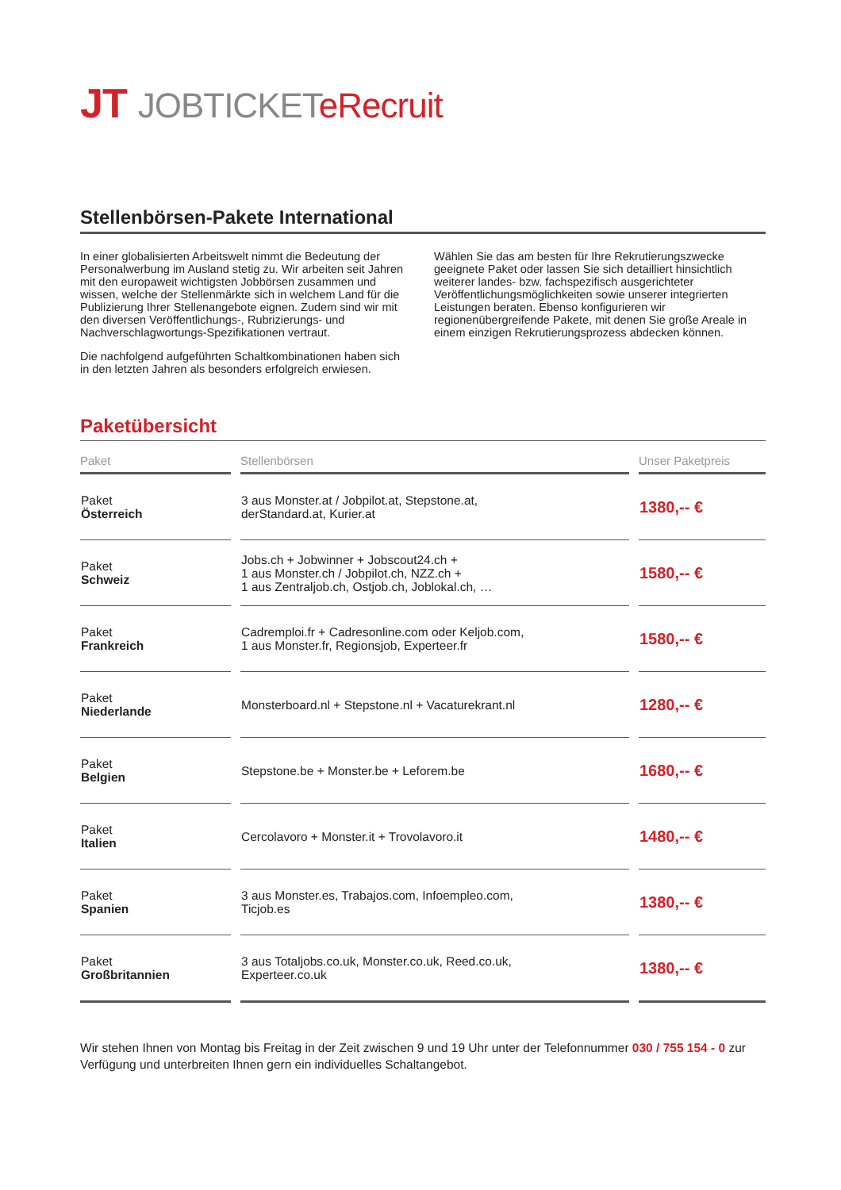JT JOBTICKETeRecruit
Stellenbörsen-Pakete International
In einer globalisierten Arbeitswelt nimmt die Bedeutung der Personalwerbung im Ausland stetig zu. Wir arbeiten seit Jahren mit den europaweit wichtigsten Jobbörsen zusammen und wissen, welche der Stellenmärkte sich in welchem Land für die Publizierung Ihrer Stellenangebote eignen. Zudem sind wir mit den diversen Veröffentlichungs-, Rubrizierungs- und Nachverschlagwortungs-Spezifikationen vertraut.
Die nachfolgend aufgeführten Schaltkombinationen haben sich in den letzten Jahren als besonders erfolgreich erwiesen.
Wählen Sie das am besten für Ihre Rekrutierungszwecke geeignete Paket oder lassen Sie sich detailliert hinsichtlich weiterer landes- bzw. fachspezifisch ausgerichteter Veröffentlichungsmöglichkeiten sowie unserer integrierten Leistungen beraten. Ebenso konfigurieren wir regionenübergreifende Pakete, mit denen Sie große Areale in einem einzigen Rekrutierungsprozess abdecken können.
Paketübersicht
| Paket | Stellenbörsen | Unser Paketpreis |
| --- | --- | --- |
| Paket Österreich | 3 aus Monster.at / Jobpilot.at, Stepstone.at, derStandard.at, Kurier.at | 1380,-- € |
| Paket Schweiz | Jobs.ch + Jobwinner + Jobscout24.ch + 1 aus Monster.ch / Jobpilot.ch, NZZ.ch + 1 aus Zentraljob.ch, Ostjob.ch, Joblokal.ch, … | 1580,-- € |
| Paket Frankreich | Cadremploi.fr + Cadresonline.com oder Keljob.com, 1 aus Monster.fr, Regionsjob, Experteer.fr | 1580,-- € |
| Paket Niederlande | Monsterboard.nl + Stepstone.nl + Vacaturekrant.nl | 1280,-- € |
| Paket Belgien | Stepstone.be + Monster.be + Leforem.be | 1680,-- € |
| Paket Italien | Cercolavoro + Monster.it + Trovolavoro.it | 1480,-- € |
| Paket Spanien | 3 aus Monster.es, Trabajos.com, Infoempleo.com, Ticjob.es | 1380,-- € |
| Paket Großbritannien | 3 aus Totaljobs.co.uk, Monster.co.uk, Reed.co.uk, Experteer.co.uk | 1380,-- € |
Wir stehen Ihnen von Montag bis Freitag in der Zeit zwischen 9 und 19 Uhr unter der Telefonnummer 030 / 755 154 - 0 zur Verfügung und unterbreiten Ihnen gern ein individuelles Schaltangebot.